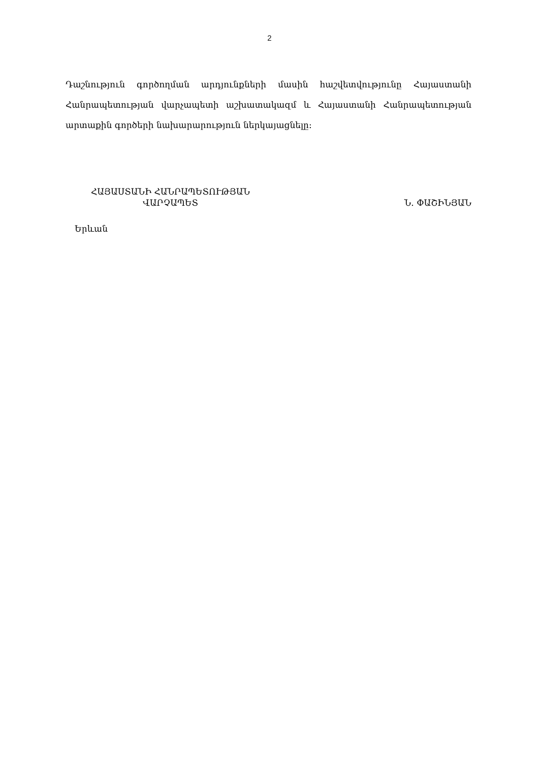2
Դաշնություն գործողման արդյունքների մասին հաշվետվությունը Հայաստանի Հանրապետության վարչապետի աշխատակազմ և Հայաստանի Հանրապետության արտաքին գործերի նախարարություն ներկայացնելը:
ՀԱՅԱՍՏԱՆԻ ՀԱՆՐԱՊԵՏՈՒԹՅԱՆ
ՎԱՐՉԱՊԵՏ
Ն. ՓԱՇԻՆՅԱՆ
Երևան